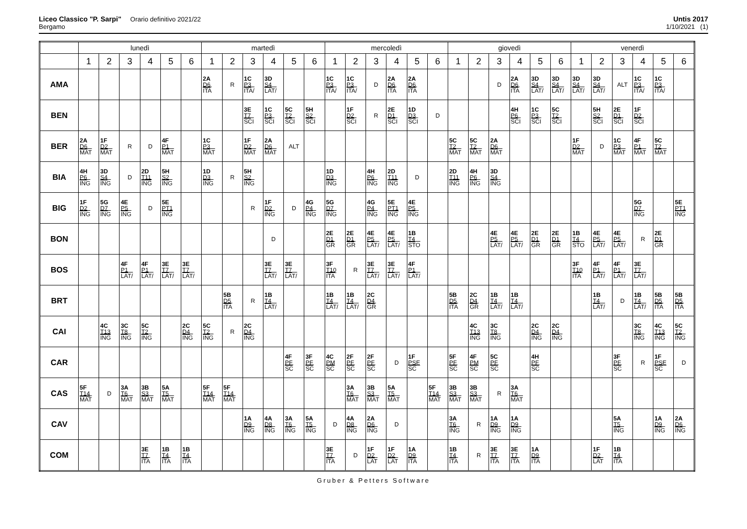Liceo Classico "P. Sarpi" Orario definitivo 2021/22
Bergamo
Untis 2017
1/10/2021 (1)
| | lunedì | | | | | | martedì | | | | | | mercoledì | | | | | | giovedì | | | | | | venerdì | | | | | |
| --- | --- | --- | --- | --- | --- | --- | --- | --- | --- | --- | --- | --- | --- | --- | --- | --- | --- | --- | --- | --- | --- | --- | --- | --- | --- | --- | --- | --- | --- | --- |
| | 1 | 2 | 3 | 4 | 5 | 6 | 1 | 2 | 3 | 4 | 5 | 6 | 1 | 2 | 3 | 4 | 5 | 6 | 1 | 2 | 3 | 4 | 5 | 6 | 1 | 2 | 3 | 4 | 5 | 6 |
| AMA | | | | | | | 2A D6 ITA | R | 1C P3 ITA/ | 3D S4 LAT/ | | | 1C P3 ITA/ | 1C P3 ITA/ | D | 2A D6 ITA | 2A D6 ITA | | | | D | 2A D6 ITA | 3D S4 LAT/ | 3D S4 LAT/ | 3D S4 LAT/ | 3D S4 LAT/ | ALT | 1C P3 ITA/ | 1C P3 ITA/ | |
| BEN | | | | | | | | | 3E T7 SCI | 1C P3 SCI | 5C T2 SCI | 5H S2 SCI | | 1F D2 SCI | R | 2E D1 SCI | 1D D3 SCI | D | | | | 4H P6 SCI | 1C P3 SCI | 5C T2 SCI | | 5H S2 SCI | 2E D1 SCI | 1F D2 SCI | | |
| BER | 2A D6 MAT | 1F D2 MAT | R | D | 4F P1 MAT | | 1C P3 MAT | | 1F D2 MAT | 2A D6 MAT | ALT | | | | | | | | 5C T2 MAT | 5C T2 MAT | 2A D6 MAT | | | | 1F D2 MAT | D | 1C P3 MAT | 4F P1 MAT | 5C T2 MAT | |
| BIA | 4H P6 ING | 3D S4 ING | D | 2D T11 ING | 5H S2 ING | | 1D D3 ING | R | 5H S2 ING | | | | 1D D3 ING | | 4H P6 ING | 2D T11 ING | D | | 2D T11 ING | 4H P6 ING | 3D S4 ING | | | | | | | | | |
| BIG | 1F D2 ING | 5G D7 ING | 4E P5 ING | D | 5E PT1 ING | | | | R | 1F D2 ING | D | 4G P4 ING | 5G D7 ING | | 4G P4 ING | 5E PT1 ING | 4E P5 ING | | | | | | | | | | | 5G D7 ING | | 5E PT1 ING |
| BON | | | | | | | | | | D | | | 2E D1 GR | 2E D1 GR | 4E P5 LAT/ | 4E P5 LAT/ | 1B T4 STO | | | | 4E P5 LAT/ | 4E P5 LAT/ | 2E D1 GR | 2E D1 GR | 1B T4 STO | 4E P5 LAT/ | 4E P5 LAT/ | R | 2E D1 GR | |
| BOS | | | 4F P1 LAT/ | 4F P1 LAT/ | 3E T7 LAT/ | 3E T7 LAT/ | | | | 3E T7 LAT/ | 3E T7 LAT/ | | 3F T10 ITA | R | 3E T7 LAT/ | 3E T7 LAT/ | 4F P1 LAT/ | | | | | | | | 3F T10 ITA | 4F P1 LAT/ | 4F P1 LAT/ | 3E T7 LAT/ | | |
| BRT | | | | | | | | 5B D5 ITA | R | 1B T4 LAT/ | | | 1B T4 LAT/ | 1B T4 LAT/ | 2C D4 GR | | | | 5B D5 ITA | 2C D4 GR | 1B T4 LAT/ | 1B T4 LAT/ | | | | 1B T4 LAT/ | D | 1B T4 LAT/ | 5B D5 ITA | 5B D5 ITA |
| CAI | | 4C T13 ING | 3C T8 ING | 5C T2 ING | | 2C D4 ING | 5C T2 ING | R | 2C D4 ING | | | | | | | | | | | 4C T13 ING | 3C T8 ING | | 2C D4 ING | 2C D4 ING | | | | 3C T8 ING | 4C T13 ING | 5C T2 ING |
| CAR | | | | | | | | | | | 4F PF SC | 3F PF SC | 4C PM SC | 2F PF SC | 2F PF SC | D | 1F PSE SC | | 5F PF SC | 4F PM SC | 5C PF SC | | 4H PF SC | | | | 3F PF SC | R | 1F PSE SC | D |
| CAS | 5F T14 MAT | D | 3A T6 MAT | 3B S3 MAT | 5A T5 MAT | | 5F T14 MAT | 5F T14 MAT | | | | | | 3A T6 MAT | 3B S3 MAT | 5A T5 MAT | | 5F T14 MAT | 3B S3 MAT | 3B S3 MAT | R | 3A T6 MAT | | | | | | | | |
| CAV | | | | | | | | | 1A D9 ING | 4A D8 ING | 3A T6 ING | 5A T5 ING | D | 4A D8 ING | 2A D6 ING | D | | | 3A T6 ING | R | 1A D9 ING | 1A D9 ING | | | | | 5A T5 ING | | 1A D9 ING | 2A D6 ING |
| COM | | | | 3E T7 ITA | 1B T4 ITA | 1B T4 ITA | | | | | | | 3E T7 ITA | D | 1F D2 LAT | 1F D2 LAT | 1A D9 ITA | | 1B T4 ITA | R | 3E T7 ITA | 3E T7 ITA | 1A D9 ITA | | | 1F D2 LAT | 1B T4 ITA | | | |
Gruber & Petters Software